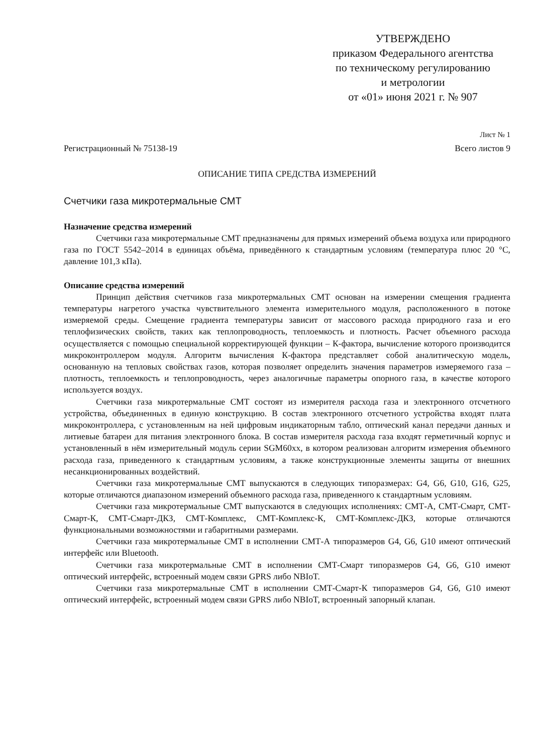УТВЕРЖДЕНО
приказом Федерального агентства
по техническому регулированию
и метрологии
от «01» июня 2021 г. № 907
Лист № 1
Регистрационный № 75138-19 Всего листов 9
ОПИСАНИЕ ТИПА СРЕДСТВА ИЗМЕРЕНИЙ
Счетчики газа микротермальные СМТ
Назначение средства измерений
Счетчики газа микротермальные СМТ предназначены для прямых измерений объема воздуха или природного газа по ГОСТ 5542–2014 в единицах объёма, приведённого к стандартным условиям (температура плюс 20 °С, давление 101,3 кПа).
Описание средства измерений
Принцип действия счетчиков газа микротермальных СМТ основан на измерении смещения градиента температуры нагретого участка чувствительного элемента измерительного модуля, расположенного в потоке измеряемой среды. Смещение градиента температуры зависит от массового расхода природного газа и его теплофизических свойств, таких как теплопроводность, теплоемкость и плотность. Расчет объемного расхода осуществляется с помощью специальной корректирующей функции – К-фактора, вычисление которого производится микроконтроллером модуля. Алгоритм вычисления К-фактора представляет собой аналитическую модель, основанную на тепловых свойствах газов, которая позволяет определить значения параметров измеряемого газа – плотность, теплоемкость и теплопроводность, через аналогичные параметры опорного газа, в качестве которого используется воздух.
Счетчики газа микротермальные СМТ состоят из измерителя расхода газа и электронного отсчетного устройства, объединенных в единую конструкцию. В состав электронного отсчетного устройства входят плата микроконтроллера, с установленным на ней цифровым индикаторным табло, оптический канал передачи данных и литиевые батареи для питания электронного блока. В состав измерителя расхода газа входят герметичный корпус и установленный в нём измерительный модуль серии SGM60xx, в котором реализован алгоритм измерения объемного расхода газа, приведенного к стандартным условиям, а также конструкционные элементы защиты от внешних несанкционированных воздействий.
Счетчики газа микротермальные СМТ выпускаются в следующих типоразмерах: G4, G6, G10, G16, G25, которые отличаются диапазоном измерений объемного расхода газа, приведенного к стандартным условиям.
Счетчики газа микротермальные СМТ выпускаются в следующих исполнениях: СМТ-А, СМТ-Смарт, СМТ-Смарт-К, СМТ-Смарт-ДКЗ, СМТ-Комплекс, СМТ-Комплекс-К, СМТ-Комплекс-ДКЗ, которые отличаются функциональными возможностями и габаритными размерами.
Счетчики газа микротермальные СМТ в исполнении СМТ-А типоразмеров G4, G6, G10 имеют оптический интерфейс или Bluetooth.
Счетчики газа микротермальные СМТ в исполнении СМТ-Смарт типоразмеров G4, G6, G10 имеют оптический интерфейс, встроенный модем связи GPRS либо NBIoT.
Счетчики газа микротермальные СМТ в исполнении СМТ-Смарт-К типоразмеров G4, G6, G10 имеют оптический интерфейс, встроенный модем связи GPRS либо NBIoT, встроенный запорный клапан.